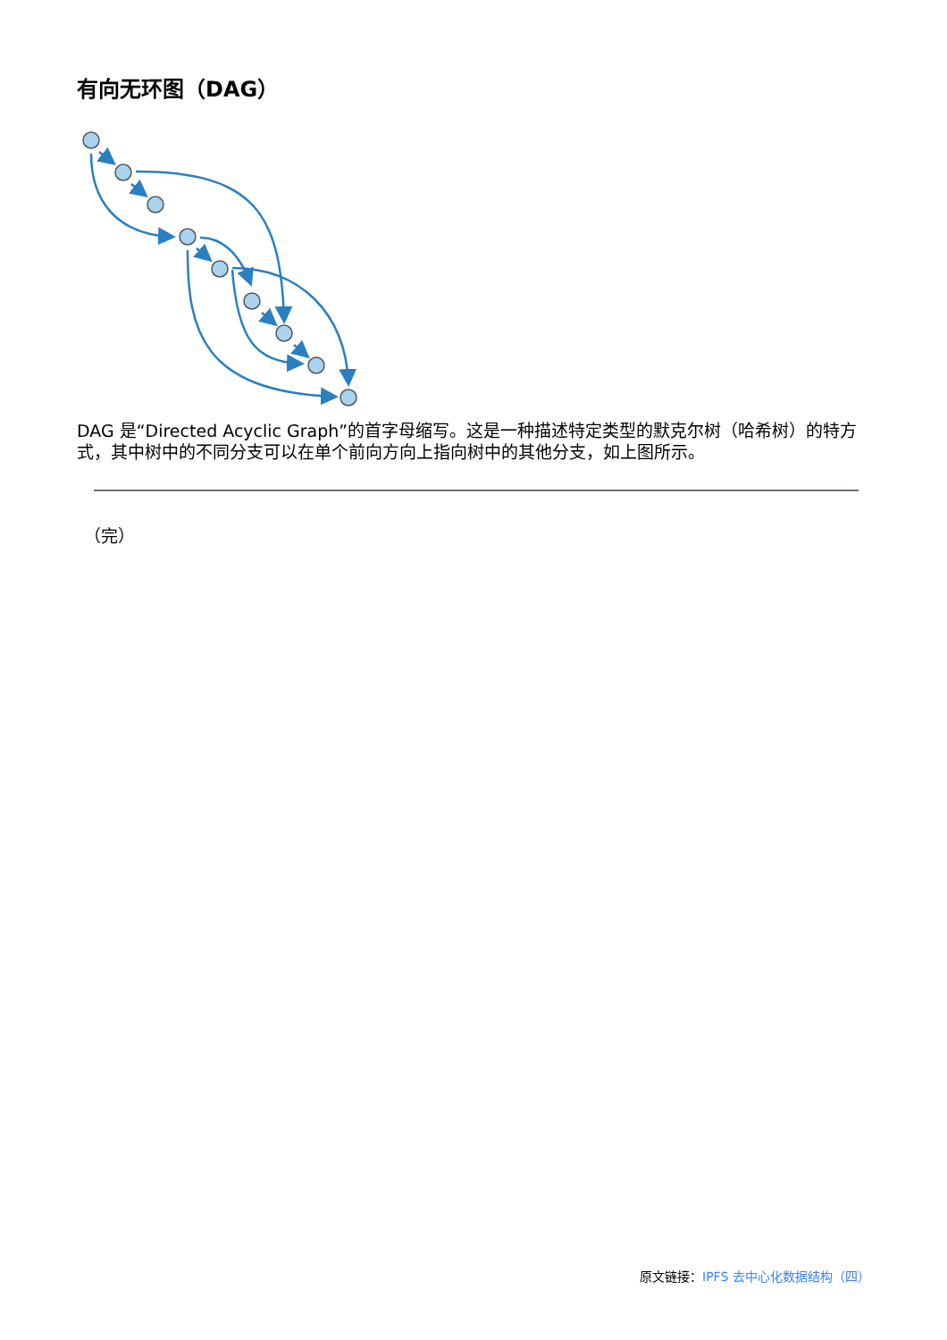有向无环图（DAG）
DAG 是“Directed Acyclic Graph”的首字母缩写。这是一种描述特定类型的默克尔树（哈希树）的特方式，其中树中的不同分支可以在单个前向方向上指向树中的其他分支，如上图所示。
（完）
原文链接：IPFS 去中心化数据结构（四）